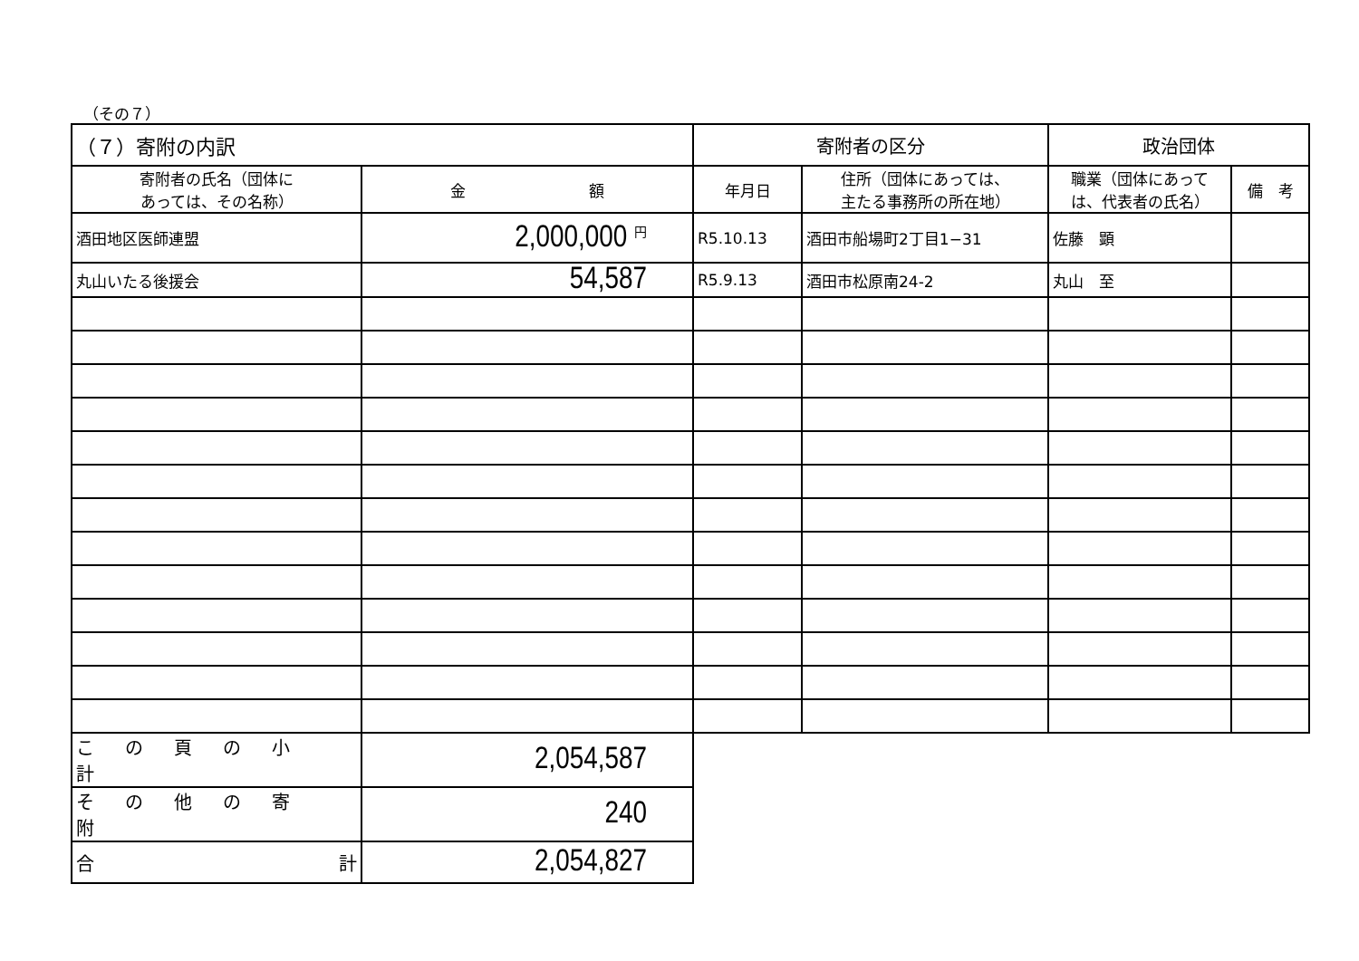（その７）
| （７）寄附の内訳 | | 寄附者の区分 | | 政治団体 | |
| 寄附者の氏名（団体に あっては、その名称） | 金 額 | 年月日 | 住所（団体にあっては、 主たる事務所の所在地） | 職業（団体にあって は、代表者の氏名） | 備 考 |
| 酒田地区医師連盟 | 2,000,000 円 | R5.10.13 | 酒田市船場町2丁目1−31 | 佐藤 顕 | |
| 丸山いたる後援会 | 54,587 | R5.9.13 | 酒田市松原南24-2 | 丸山 至 | |
| この頁の小計 | 2,054,587 | | | | |
| その他の寄附 | 240 | | | | |
| 合 計 | 2,054,827 | | | | |